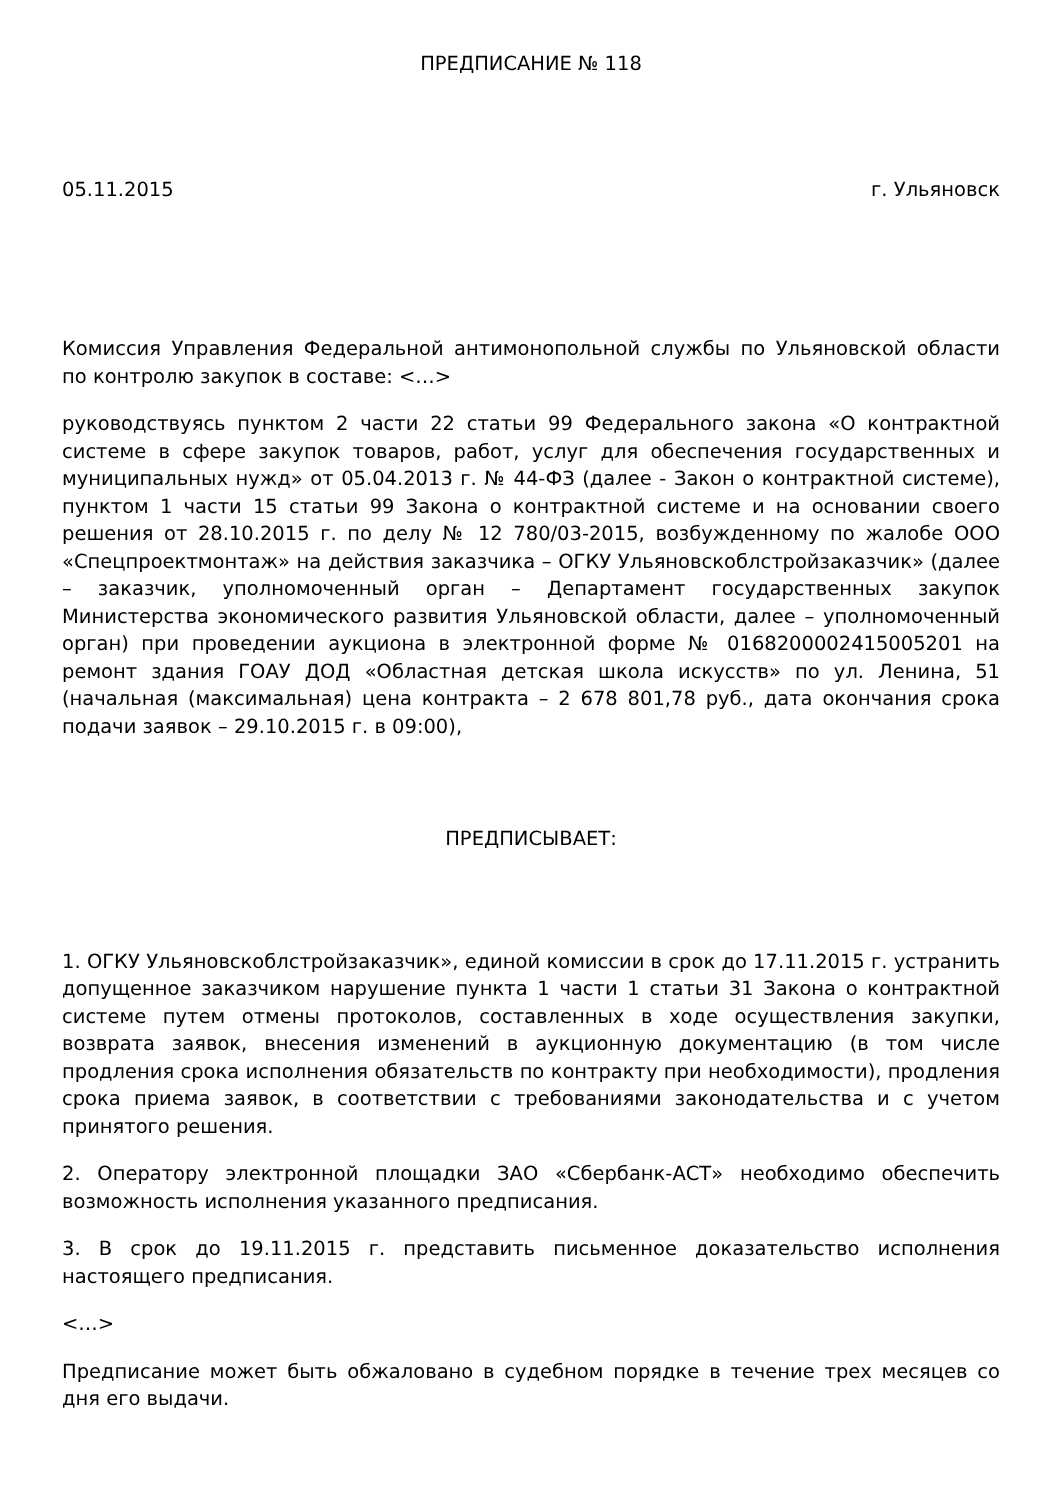ПРЕДПИСАНИЕ № 118
05.11.2015 г. Ульяновск
Комиссия Управления Федеральной антимонопольной службы по Ульяновской области по контролю закупок в составе: <…>
руководствуясь пунктом 2 части 22 статьи 99 Федерального закона «О контрактной системе в сфере закупок товаров, работ, услуг для обеспечения государственных и муниципальных нужд» от 05.04.2013 г. № 44-ФЗ (далее - Закон о контрактной системе), пунктом 1 части 15 статьи 99 Закона о контрактной системе и на основании своего решения от 28.10.2015 г. по делу № 12 780/03-2015, возбужденному по жалобе ООО «Спецпроектмонтаж» на действия заказчика – ОГКУ Ульяновскоблстройзаказчик» (далее – заказчик, уполномоченный орган – Департамент государственных закупок Министерства экономического развития Ульяновской области, далее – уполномоченный орган) при проведении аукциона в электронной форме № 0168200002415005201 на ремонт здания ГОАУ ДОД «Областная детская школа искусств» по ул. Ленина, 51 (начальная (максимальная) цена контракта – 2 678 801,78 руб., дата окончания срока подачи заявок – 29.10.2015 г. в 09:00),
ПРЕДПИСЫВАЕТ:
1. ОГКУ Ульяновскоблстройзаказчик», единой комиссии в срок до 17.11.2015 г. устранить допущенное заказчиком нарушение пункта 1 части 1 статьи 31 Закона о контрактной системе путем отмены протоколов, составленных в ходе осуществления закупки, возврата заявок, внесения изменений в аукционную документацию (в том числе продления срока исполнения обязательств по контракту при необходимости), продления срока приема заявок, в соответствии с требованиями законодательства и с учетом принятого решения.
2. Оператору электронной площадки ЗАО «Сбербанк-АСТ» необходимо обеспечить возможность исполнения указанного предписания.
3. В срок до 19.11.2015 г. представить письменное доказательство исполнения настоящего предписания.
<…>
Предписание может быть обжаловано в судебном порядке в течение трех месяцев со дня его выдачи.